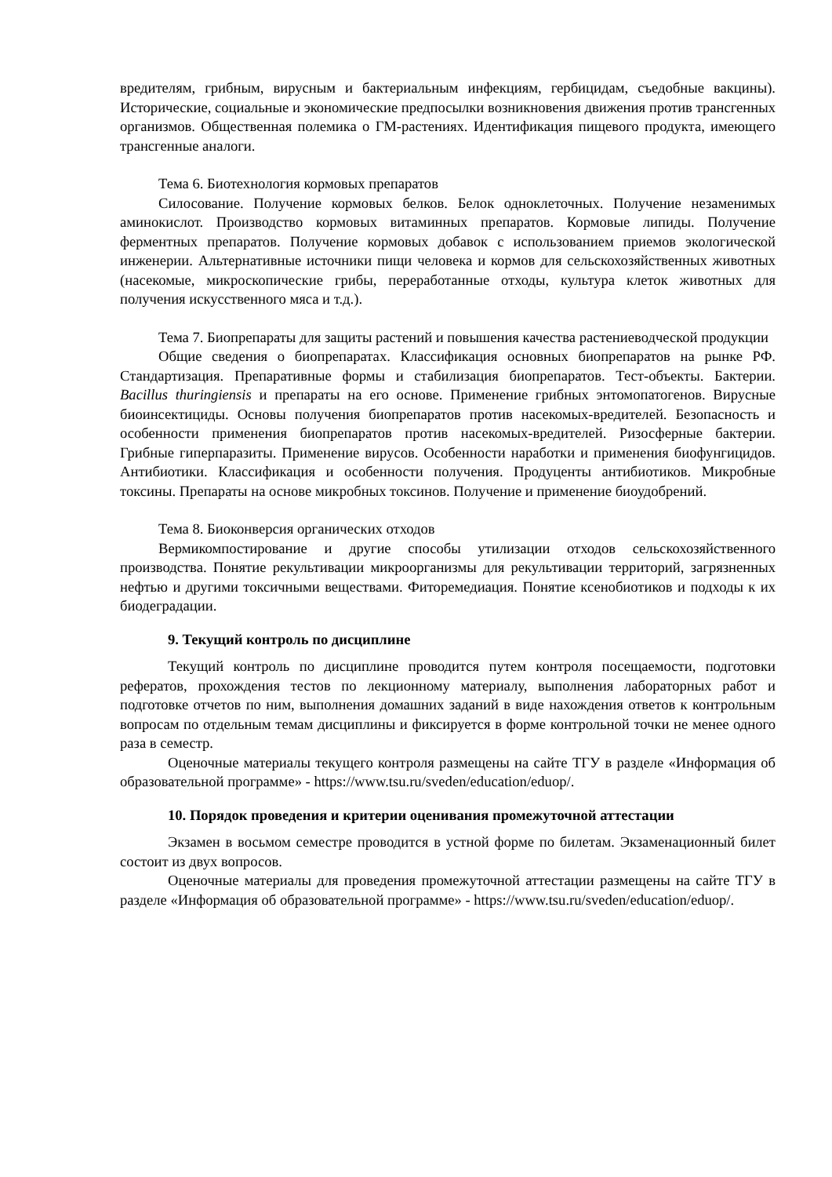вредителям, грибным, вирусным и бактериальным инфекциям, гербицидам, съедобные вакцины). Исторические, социальные и экономические предпосылки возникновения движения против трансгенных организмов. Общественная полемика о ГМ-растениях. Идентификация пищевого продукта, имеющего трансгенные аналоги.
Тема 6. Биотехнология кормовых препаратов
Силосование. Получение кормовых белков. Белок одноклеточных. Получение незаменимых аминокислот. Производство кормовых витаминных препаратов. Кормовые липиды. Получение ферментных препаратов. Получение кормовых добавок с использованием приемов экологической инженерии. Альтернативные источники пищи человека и кормов для сельскохозяйственных животных (насекомые, микроскопические грибы, переработанные отходы, культура клеток животных для получения искусственного мяса и т.д.).
Тема 7. Биопрепараты для защиты растений и повышения качества растениеводческой продукции
Общие сведения о биопрепаратах. Классификация основных биопрепаратов на рынке РФ. Стандартизация. Препаративные формы и стабилизация биопрепаратов. Тест-объекты. Бактерии. Bacillus thuringiensis и препараты на его основе. Применение грибных энтомопатогенов. Вирусные биоинсектициды. Основы получения биопрепаратов против насекомых-вредителей. Безопасность и особенности применения биопрепаратов против насекомых-вредителей. Ризосферные бактерии. Грибные гиперпаразиты. Применение вирусов. Особенности наработки и применения биофунгицидов. Антибиотики. Классификация и особенности получения. Продуценты антибиотиков. Микробные токсины. Препараты на основе микробных токсинов. Получение и применение биоудобрений.
Тема 8. Биоконверсия органических отходов
Вермикомпостирование и другие способы утилизации отходов сельскохозяйственного производства. Понятие рекультивации микроорганизмы для рекультивации территорий, загрязненных нефтью и другими токсичными веществами. Фиторемедиация. Понятие ксенобиотиков и подходы к их биодеградации.
9. Текущий контроль по дисциплине
Текущий контроль по дисциплине проводится путем контроля посещаемости, подготовки рефератов, прохождения тестов по лекционному материалу, выполнения лабораторных работ и подготовке отчетов по ним, выполнения домашних заданий в виде нахождения ответов к контрольным вопросам по отдельным темам дисциплины и фиксируется в форме контрольной точки не менее одного раза в семестр.
Оценочные материалы текущего контроля размещены на сайте ТГУ в разделе «Информация об образовательной программе» - https://www.tsu.ru/sveden/education/eduop/.
10. Порядок проведения и критерии оценивания промежуточной аттестации
Экзамен в восьмом семестре проводится в устной форме по билетам. Экзаменационный билет состоит из двух вопросов.
Оценочные материалы для проведения промежуточной аттестации размещены на сайте ТГУ в разделе «Информация об образовательной программе» - https://www.tsu.ru/sveden/education/eduop/.